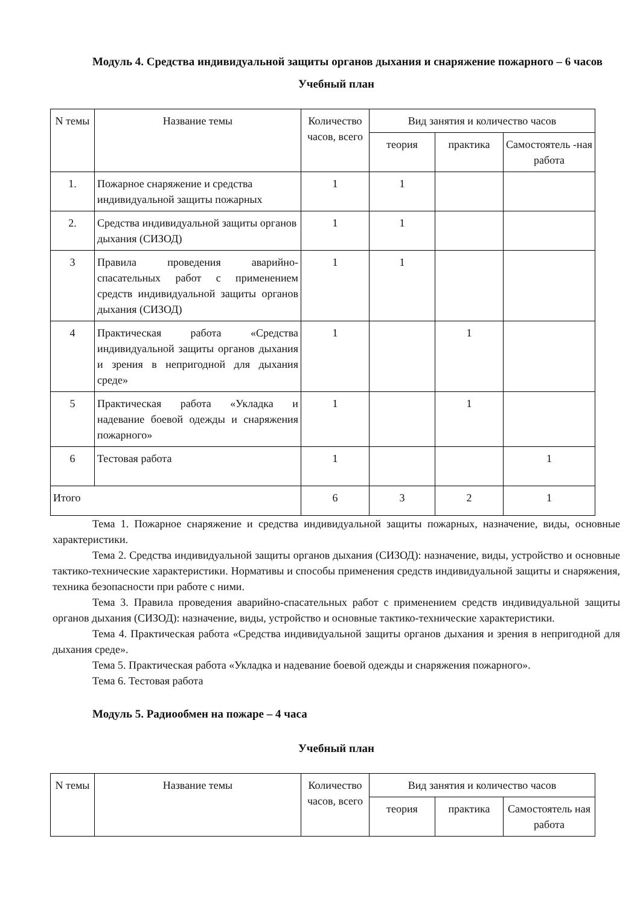Модуль 4. Средства индивидуальной защиты органов дыхания и снаряжение пожарного – 6 часов
Учебный план
| N темы | Название темы | Количество часов, всего | Вид занятия и количество часов | | |
| --- | --- | --- | --- | --- | --- |
| | | | теория | практика | Самостоятель -ная работа |
| 1. | Пожарное снаряжение и средства индивидуальной защиты пожарных | 1 | 1 | | |
| 2. | Средства индивидуальной защиты органов дыхания (СИЗОД) | 1 | 1 | | |
| 3 | Правила проведения аварийно-спасательных работ с применением средств индивидуальной защиты органов дыхания (СИЗОД) | 1 | 1 | | |
| 4 | Практическая работа «Средства индивидуальной защиты органов дыхания и зрения в непригодной для дыхания среде» | 1 | | 1 | |
| 5 | Практическая работа «Укладка и надевание боевой одежды и снаряжения пожарного» | 1 | | 1 | |
| 6 | Тестовая работа | 1 | | | 1 |
| Итого | | 6 | 3 | 2 | 1 |
Тема 1. Пожарное снаряжение и средства индивидуальной защиты пожарных, назначение, виды, основные характеристики.
Тема 2. Средства индивидуальной защиты органов дыхания (СИЗОД): назначение, виды, устройство и основные тактико-технические характеристики. Нормативы и способы применения средств индивидуальной защиты и снаряжения, техника безопасности при работе с ними.
Тема 3. Правила проведения аварийно-спасательных работ с применением средств индивидуальной защиты органов дыхания (СИЗОД): назначение, виды, устройство и основные тактико-технические характеристики.
Тема 4. Практическая работа «Средства индивидуальной защиты органов дыхания и зрения в непригодной для дыхания среде».
Тема 5. Практическая работа «Укладка и надевание боевой одежды и снаряжения пожарного».
Тема 6. Тестовая работа
Модуль 5. Радиообмен на пожаре – 4 часа
Учебный план
| N темы | Название темы | Количество часов, всего | Вид занятия и количество часов | | |
| --- | --- | --- | --- | --- | --- |
| | | | теория | практика | Самостоятель ная работа |